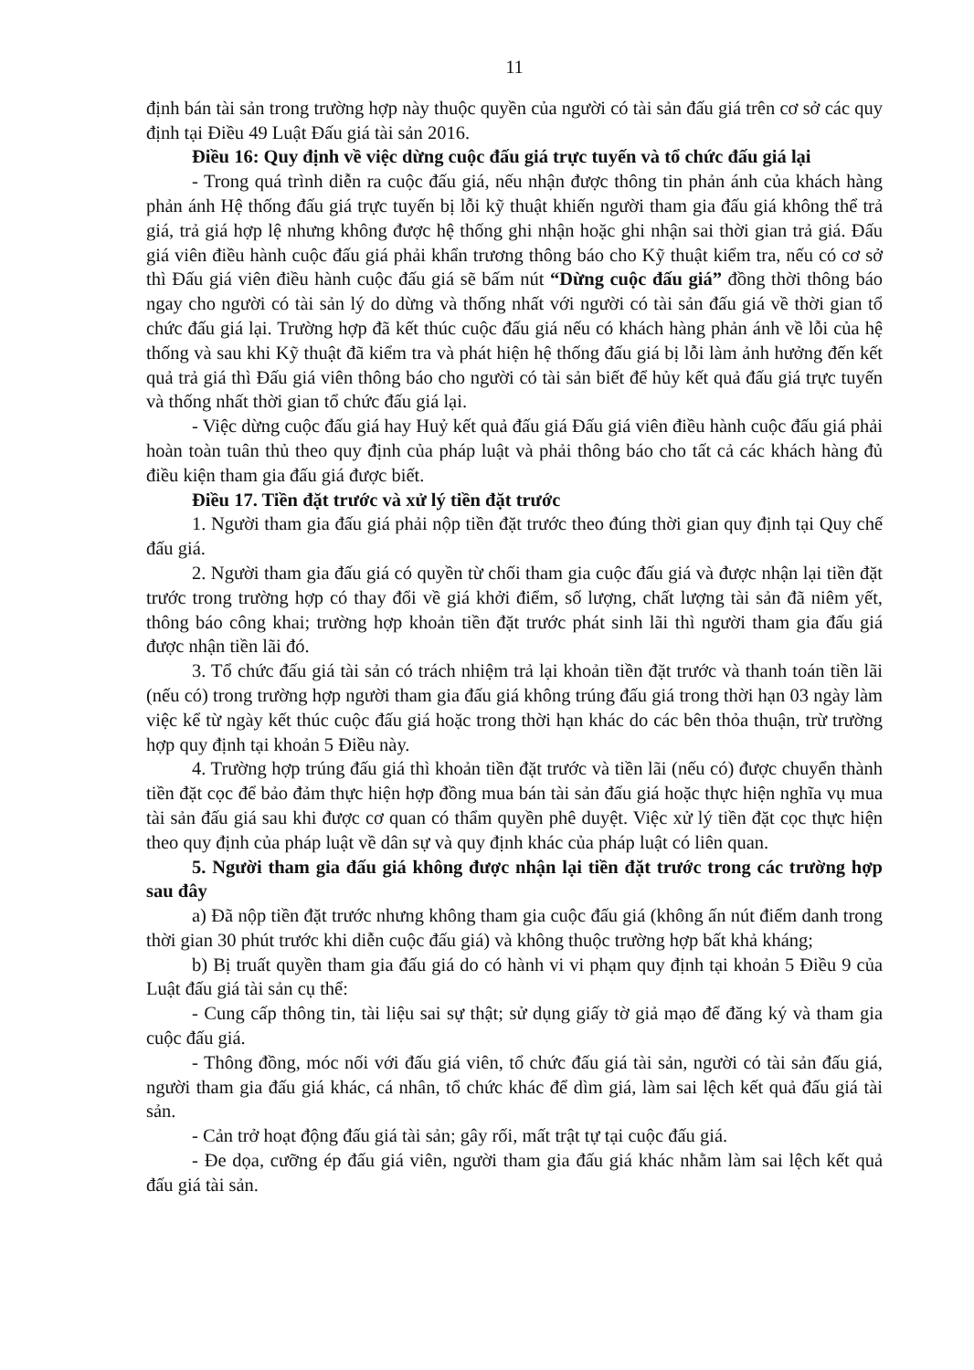11
định bán tài sản trong trường hợp này thuộc quyền của người có tài sản đấu giá trên cơ sở các quy định tại Điều 49 Luật Đấu giá tài sản 2016.
Điều 16: Quy định về việc dừng cuộc đấu giá trực tuyến và tổ chức đấu giá lại
- Trong quá trình diễn ra cuộc đấu giá, nếu nhận được thông tin phản ánh của khách hàng phản ánh Hệ thống đấu giá trực tuyến bị lỗi kỹ thuật khiến người tham gia đấu giá không thể trả giá, trả giá hợp lệ nhưng không được hệ thống ghi nhận hoặc ghi nhận sai thời gian trả giá. Đấu giá viên điều hành cuộc đấu giá phải khẩn trương thông báo cho Kỹ thuật kiểm tra, nếu có cơ sở thì Đấu giá viên điều hành cuộc đấu giá sẽ bấm nút “Dừng cuộc đấu giá” đồng thời thông báo ngay cho người có tài sản lý do dừng và thống nhất với người có tài sản đấu giá về thời gian tổ chức đấu giá lại. Trường hợp đã kết thúc cuộc đấu giá nếu có khách hàng phản ánh về lỗi của hệ thống và sau khi Kỹ thuật đã kiểm tra và phát hiện hệ thống đấu giá bị lỗi làm ảnh hưởng đến kết quả trả giá thì Đấu giá viên thông báo cho người có tài sản biết để hủy kết quả đấu giá trực tuyến và thống nhất thời gian tổ chức đấu giá lại.
- Việc dừng cuộc đấu giá hay Huỷ kết quả đấu giá Đấu giá viên điều hành cuộc đấu giá phải hoàn toàn tuân thủ theo quy định của pháp luật và phải thông báo cho tất cả các khách hàng đủ điều kiện tham gia đấu giá được biết.
Điều 17. Tiền đặt trước và xử lý tiền đặt trước
1. Người tham gia đấu giá phải nộp tiền đặt trước theo đúng thời gian quy định tại Quy chế đấu giá.
2. Người tham gia đấu giá có quyền từ chối tham gia cuộc đấu giá và được nhận lại tiền đặt trước trong trường hợp có thay đổi về giá khởi điểm, số lượng, chất lượng tài sản đã niêm yết, thông báo công khai; trường hợp khoản tiền đặt trước phát sinh lãi thì người tham gia đấu giá được nhận tiền lãi đó.
3. Tổ chức đấu giá tài sản có trách nhiệm trả lại khoản tiền đặt trước và thanh toán tiền lãi (nếu có) trong trường hợp người tham gia đấu giá không trúng đấu giá trong thời hạn 03 ngày làm việc kể từ ngày kết thúc cuộc đấu giá hoặc trong thời hạn khác do các bên thỏa thuận, trừ trường hợp quy định tại khoản 5 Điều này.
4. Trường hợp trúng đấu giá thì khoản tiền đặt trước và tiền lãi (nếu có) được chuyển thành tiền đặt cọc để bảo đảm thực hiện hợp đồng mua bán tài sản đấu giá hoặc thực hiện nghĩa vụ mua tài sản đấu giá sau khi được cơ quan có thẩm quyền phê duyệt. Việc xử lý tiền đặt cọc thực hiện theo quy định của pháp luật về dân sự và quy định khác của pháp luật có liên quan.
5. Người tham gia đấu giá không được nhận lại tiền đặt trước trong các trường hợp sau đây
a) Đã nộp tiền đặt trước nhưng không tham gia cuộc đấu giá (không ấn nút điểm danh trong thời gian 30 phút trước khi diễn cuộc đấu giá) và không thuộc trường hợp bất khả kháng;
b) Bị truất quyền tham gia đấu giá do có hành vi vi phạm quy định tại khoản 5 Điều 9 của Luật đấu giá tài sản cụ thể:
- Cung cấp thông tin, tài liệu sai sự thật; sử dụng giấy tờ giả mạo để đăng ký và tham gia cuộc đấu giá.
- Thông đồng, móc nối với đấu giá viên, tổ chức đấu giá tài sản, người có tài sản đấu giá, người tham gia đấu giá khác, cá nhân, tổ chức khác để dìm giá, làm sai lệch kết quả đấu giá tài sản.
- Cản trở hoạt động đấu giá tài sản; gây rối, mất trật tự tại cuộc đấu giá.
- Đe dọa, cưỡng ép đấu giá viên, người tham gia đấu giá khác nhằm làm sai lệch kết quả đấu giá tài sản.